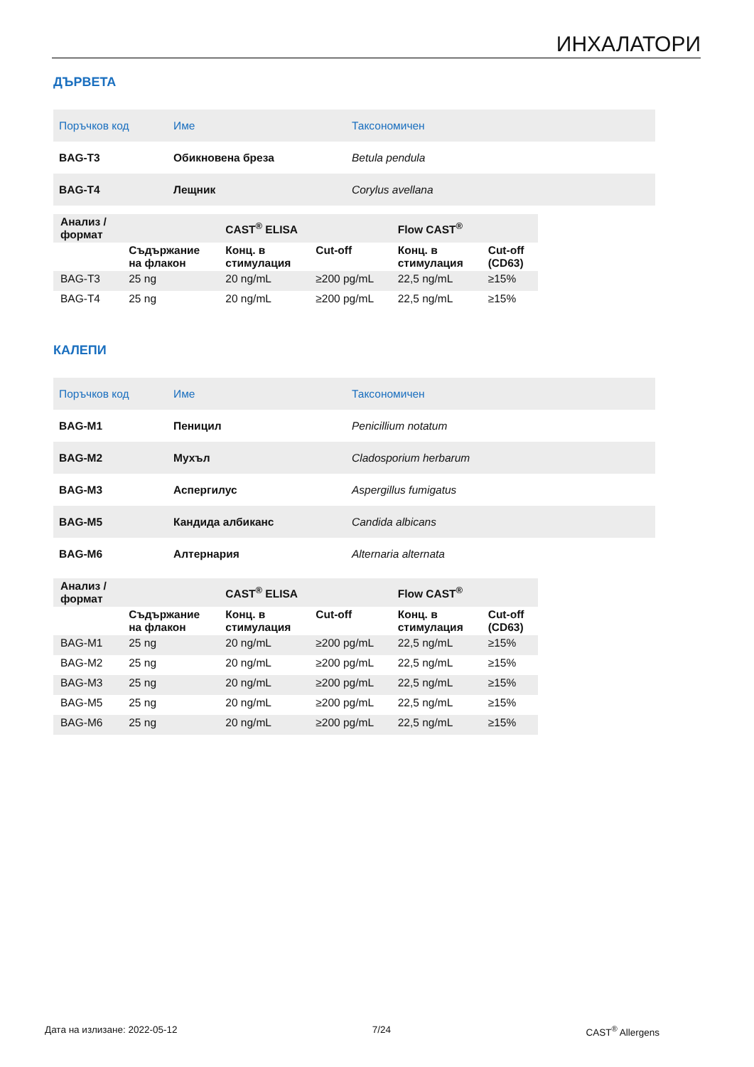ИНХАЛАТОРИ
ДЪРВЕТА
| Поръчков код | Име | Таксономичен |
| --- | --- | --- |
| BAG-T3 | Обикновена бреза | Betula pendula |
| BAG-T4 | Лещник | Corylus avellana |
| Анализ / формат | | CAST<sup>®</sup> ELISA | | Flow CAST<sup>®</sup> | |
| --- | --- | --- | --- | --- | --- |
| | Съдържание на флакон | Конц. в стимулация | Cut-off | Конц. в стимулация | Cut-off (CD63) |
| BAG-T3 | 25 ng | 20 ng/mL | ≥200 pg/mL | 22,5 ng/mL | ≥15% |
| BAG-T4 | 25 ng | 20 ng/mL | ≥200 pg/mL | 22,5 ng/mL | ≥15% |
КАЛЕПИ
| Поръчков код | Име | Таксономичен |
| --- | --- | --- |
| BAG-M1 | Пеницил | Penicillium notatum |
| BAG-M2 | Мухъл | Cladosporium herbarum |
| BAG-M3 | Аспергилус | Aspergillus fumigatus |
| BAG-M5 | Кандида албиканс | Candida albicans |
| BAG-M6 | Алтернария | Alternaria alternata |
| Анализ / формат | | CAST<sup>®</sup> ELISA | | Flow CAST<sup>®</sup> | |
| --- | --- | --- | --- | --- | --- |
| | Съдържание на флакон | Конц. в стимулация | Cut-off | Конц. в стимулация | Cut-off (CD63) |
| BAG-M1 | 25 ng | 20 ng/mL | ≥200 pg/mL | 22,5 ng/mL | ≥15% |
| BAG-M2 | 25 ng | 20 ng/mL | ≥200 pg/mL | 22,5 ng/mL | ≥15% |
| BAG-M3 | 25 ng | 20 ng/mL | ≥200 pg/mL | 22,5 ng/mL | ≥15% |
| BAG-M5 | 25 ng | 20 ng/mL | ≥200 pg/mL | 22,5 ng/mL | ≥15% |
| BAG-M6 | 25 ng | 20 ng/mL | ≥200 pg/mL | 22,5 ng/mL | ≥15% |
Дата на излизане: 2022-05-12 7/24 CAST<sup>®</sup> Allergens